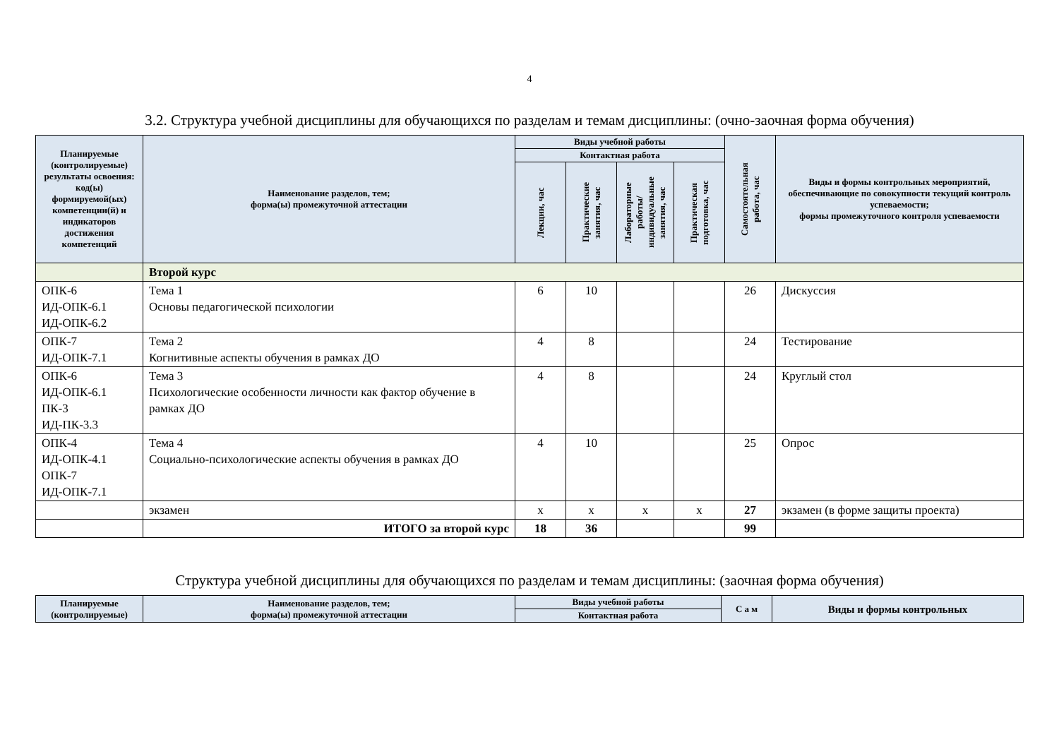4
3.2. Структура учебной дисциплины для обучающихся по разделам и темам дисциплины: (очно-заочная форма обучения)
| Планируемые (контролируемые) результаты освоения: код(ы) формируемой(ых) компетенции(й) и индикаторов достижения компетенций | Наименование разделов, тем; форма(ы) промежуточной аттестации | Виды учебной работы | | | | Самостоятельная работа, час | Виды и формы контрольных мероприятий, обеспечивающие по совокупности текущий контроль успеваемости; формы промежуточного контроля успеваемости |
| --- | --- | --- | --- | --- | --- | --- | --- |
| | | Контактная работа | | | | | |
| | | Лекции, час | Практические занятия, час | Лабораторные работы/ индивидуальные занятия, час | Практическая подготовка, час | | |
| | Второй курс | | | | | | |
| ОПК-6 ИД-ОПК-6.1 ИД-ОПК-6.2 | Тема 1 Основы педагогической психологии | 6 | 10 | | | 26 | Дискуссия |
| ОПК-7 ИД-ОПК-7.1 | Тема 2 Когнитивные аспекты обучения в рамках ДО | 4 | 8 | | | 24 | Тестирование |
| ОПК-6 ИД-ОПК-6.1 ПК-3 ИД-ПК-3.3 | Тема 3 Психологические особенности личности как фактор обучение в рамках ДО | 4 | 8 | | | 24 | Круглый стол |
| ОПК-4 ИД-ОПК-4.1 ОПК-7 ИД-ОПК-7.1 | Тема 4 Социально-психологические аспекты обучения в рамках ДО | 4 | 10 | | | 25 | Опрос |
| | экзамен | х | х | х | х | 27 | экзамен (в форме защиты проекта) |
| | ИТОГО за второй курс | 18 | 36 | | | 99 | |
Структура учебной дисциплины для обучающихся по разделам и темам дисциплины: (заочная форма обучения)
| Планируемые (контролируемые) | Наименование разделов, тем; форма(ы) промежуточной аттестации | Виды учебной работы | С а м | Виды и формы контрольных |
| --- | --- | --- | --- | --- |
| | | Контактная работа | | |